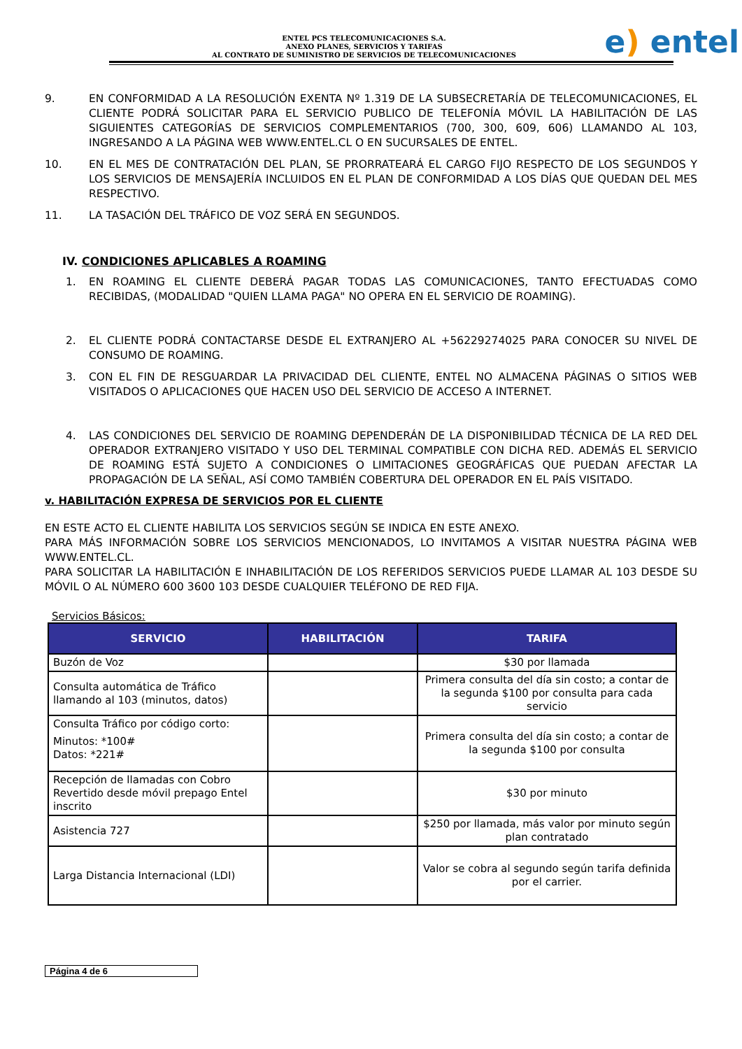ENTEL PCS TELECOMUNICACIONES S.A.
ANEXO PLANES, SERVICIOS Y TARIFAS
AL CONTRATO DE SUMINISTRO DE SERVICIOS DE TELECOMUNICACIONES
e) entel
9. EN CONFORMIDAD A LA RESOLUCIÓN EXENTA Nº 1.319 DE LA SUBSECRETARÍA DE TELECOMUNICACIONES, EL CLIENTE PODRÁ SOLICITAR PARA EL SERVICIO PUBLICO DE TELEFONÍA MÓVIL LA HABILITACIÓN DE LAS SIGUIENTES CATEGORÍAS DE SERVICIOS COMPLEMENTARIOS (700, 300, 609, 606) LLAMANDO AL 103, INGRESANDO A LA PÁGINA WEB WWW.ENTEL.CL O EN SUCURSALES DE ENTEL.
10. EN EL MES DE CONTRATACIÓN DEL PLAN, SE PRORRATEARÁ EL CARGO FIJO RESPECTO DE LOS SEGUNDOS Y LOS SERVICIOS DE MENSAJERÍA INCLUIDOS EN EL PLAN DE CONFORMIDAD A LOS DÍAS QUE QUEDAN DEL MES RESPECTIVO.
11. LA TASACIÓN DEL TRÁFICO DE VOZ SERÁ EN SEGUNDOS.
IV. CONDICIONES APLICABLES A ROAMING
1. EN ROAMING EL CLIENTE DEBERÁ PAGAR TODAS LAS COMUNICACIONES, TANTO EFECTUADAS COMO RECIBIDAS, (MODALIDAD "QUIEN LLAMA PAGA" NO OPERA EN EL SERVICIO DE ROAMING).
2. EL CLIENTE PODRÁ CONTACTARSE DESDE EL EXTRANJERO AL +56229274025 PARA CONOCER SU NIVEL DE CONSUMO DE ROAMING.
3. CON EL FIN DE RESGUARDAR LA PRIVACIDAD DEL CLIENTE, ENTEL NO ALMACENA PÁGINAS O SITIOS WEB VISITADOS O APLICACIONES QUE HACEN USO DEL SERVICIO DE ACCESO A INTERNET.
4. LAS CONDICIONES DEL SERVICIO DE ROAMING DEPENDERÁN DE LA DISPONIBILIDAD TÉCNICA DE LA RED DEL OPERADOR EXTRANJERO VISITADO Y USO DEL TERMINAL COMPATIBLE CON DICHA RED. ADEMÁS EL SERVICIO DE ROAMING ESTÁ SUJETO A CONDICIONES O LIMITACIONES GEOGRÁFICAS QUE PUEDAN AFECTAR LA PROPAGACIÓN DE LA SEÑAL, ASÍ COMO TAMBIÉN COBERTURA DEL OPERADOR EN EL PAÍS VISITADO.
v. HABILITACIÓN EXPRESA DE SERVICIOS POR EL CLIENTE
EN ESTE ACTO EL CLIENTE HABILITA LOS SERVICIOS SEGÚN SE INDICA EN ESTE ANEXO.
PARA MÁS INFORMACIÓN SOBRE LOS SERVICIOS MENCIONADOS, LO INVITAMOS A VISITAR NUESTRA PÁGINA WEB WWW.ENTEL.CL.
PARA SOLICITAR LA HABILITACIÓN E INHABILITACIÓN DE LOS REFERIDOS SERVICIOS PUEDE LLAMAR AL 103 DESDE SU MÓVIL O AL NÚMERO 600 3600 103 DESDE CUALQUIER TELÉFONO DE RED FIJA.
Servicios Básicos:
| SERVICIO | HABILITACIÓN | TARIFA |
| --- | --- | --- |
| Buzón de Voz | | $30 por llamada |
| Consulta automática de Tráfico llamando al 103 (minutos, datos) | | Primera consulta del día sin costo; a contar de la segunda $100 por consulta para cada servicio |
| Consulta Tráfico por código corto: Minutos: *100# Datos: *221# | | Primera consulta del día sin costo; a contar de la segunda $100 por consulta |
| Recepción de llamadas con Cobro Revertido desde móvil prepago Entel inscrito | | $30 por minuto |
| Asistencia 727 | | $250 por llamada, más valor por minuto según plan contratado |
| Larga Distancia Internacional (LDI) | | Valor se cobra al segundo según tarifa definida por el carrier. |
Página 4 de 6